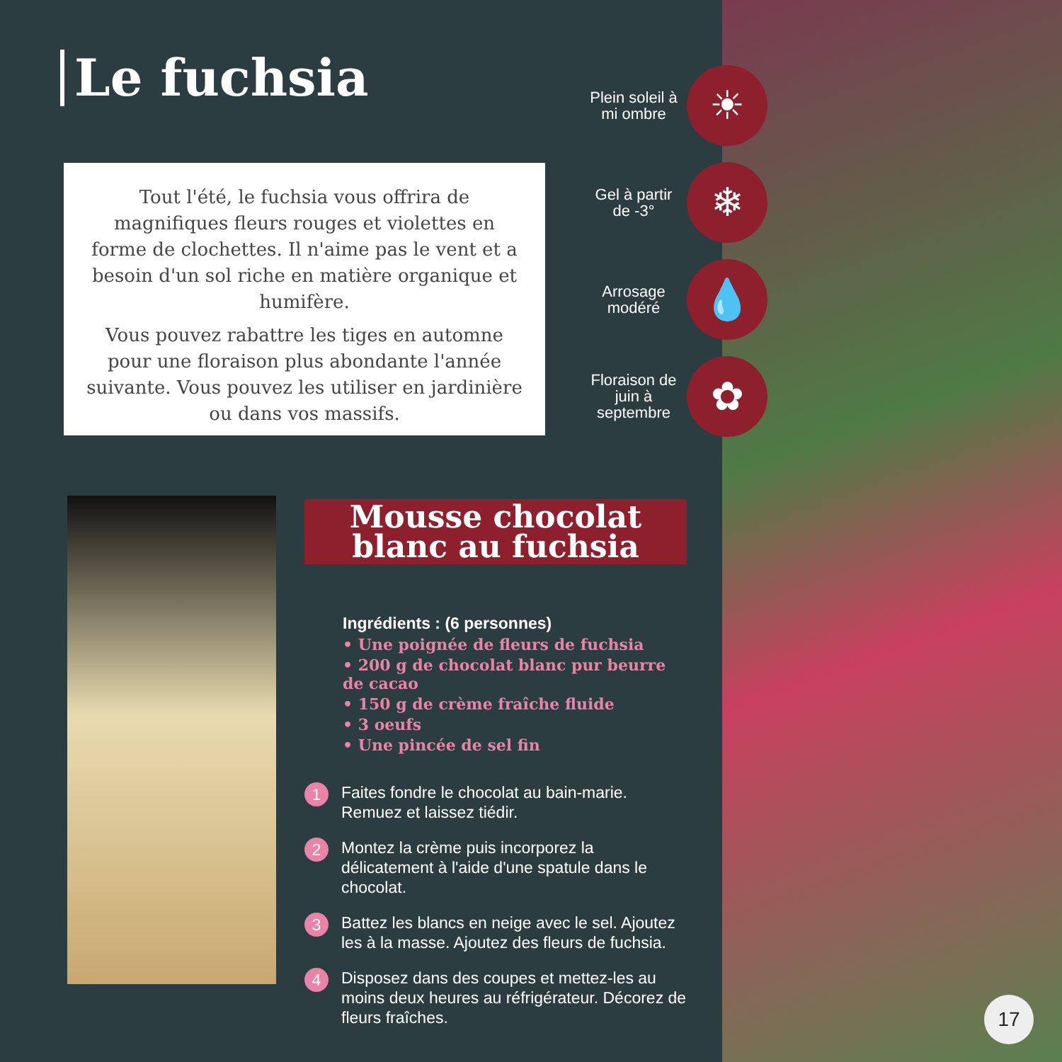Le fuchsia
Tout l'été, le fuchsia vous offrira de magnifiques fleurs rouges et violettes en forme de clochettes. Il n'aime pas le vent et a besoin d'un sol riche en matière organique et humifère.
Vous pouvez rabattre les tiges en automne pour une floraison plus abondante l'année suivante. Vous pouvez les utiliser en jardinière ou dans vos massifs.
Plein soleil à mi ombre
☀
Gel à partir de -3°
❄
Arrosage modéré
💧
Floraison de juin à septembre
✿
Mousse chocolat blanc au fuchsia
Ingrédients : (6 personnes)
• Une poignée de fleurs de fuchsia
• 200 g de chocolat blanc pur beurre de cacao
• 150 g de crème fraîche fluide
• 3 oeufs
• Une pincée de sel fin
1 Faites fondre le chocolat au bain-marie. Remuez et laissez tiédir.
2 Montez la crème puis incorporez la délicatement à l'aide d'une spatule dans le chocolat.
3 Battez les blancs en neige avec le sel. Ajoutez les à la masse. Ajoutez des fleurs de fuchsia.
4 Disposez dans des coupes et mettez-les au moins deux heures au réfrigérateur. Décorez de fleurs fraîches.
17